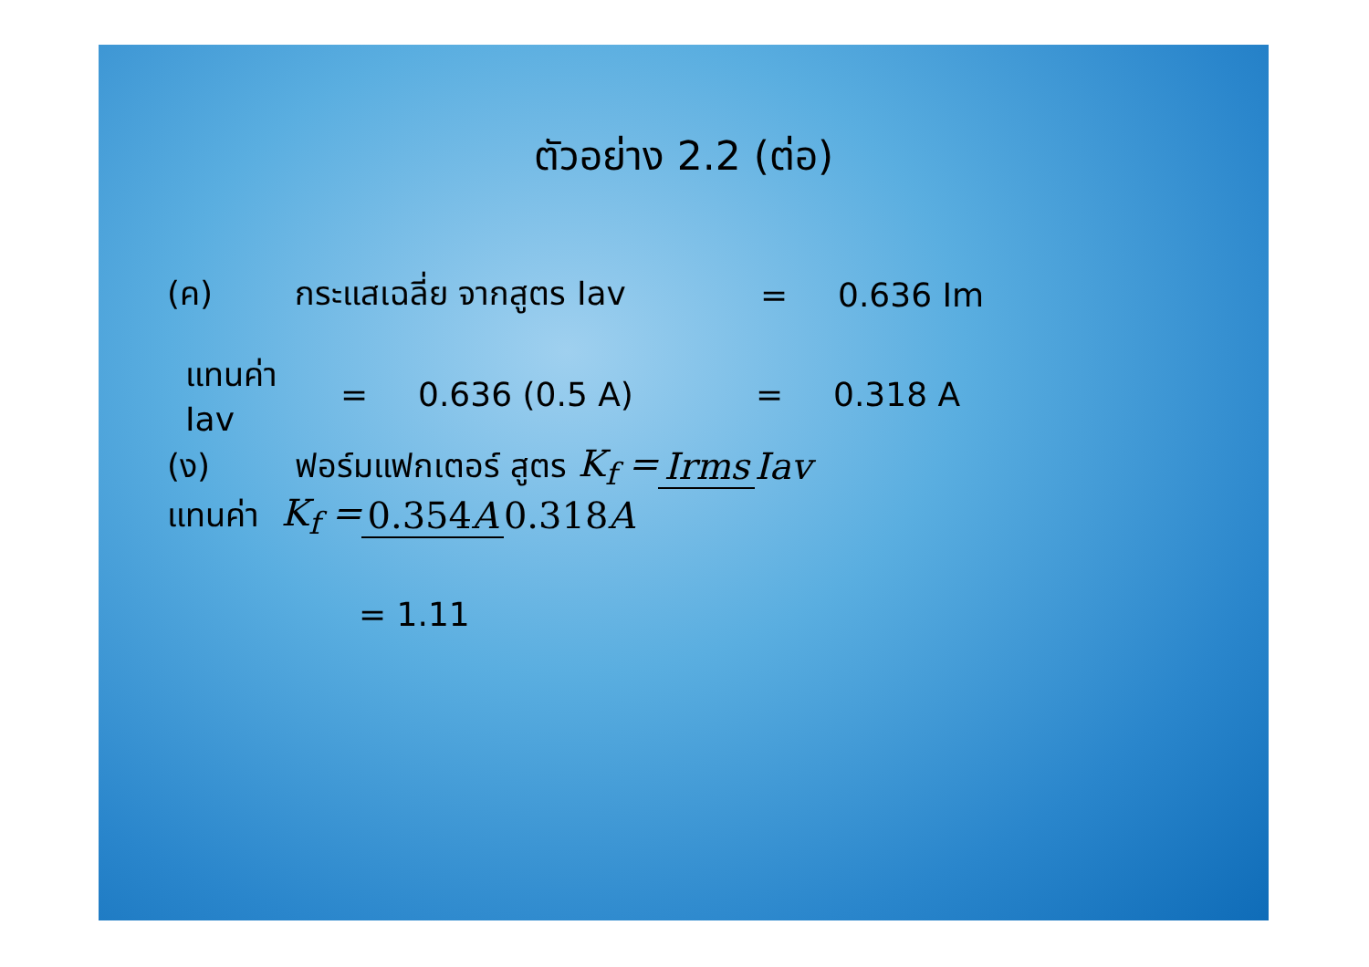ตัวอย่าง 2.2 (ต่อ)
(ค) กระแสเฉลี่ย จากสูตร Iav = 0.636 Im
แทนค่า Iav = 0.636 (0.5 A) = 0.318 A
(ง) ฟอร์มแฟกเตอร์ สูตร K<sub>f</sub> = Irms Iav
แทนค่า K<sub>f</sub> = 0.354A 0.318A
= 1.11